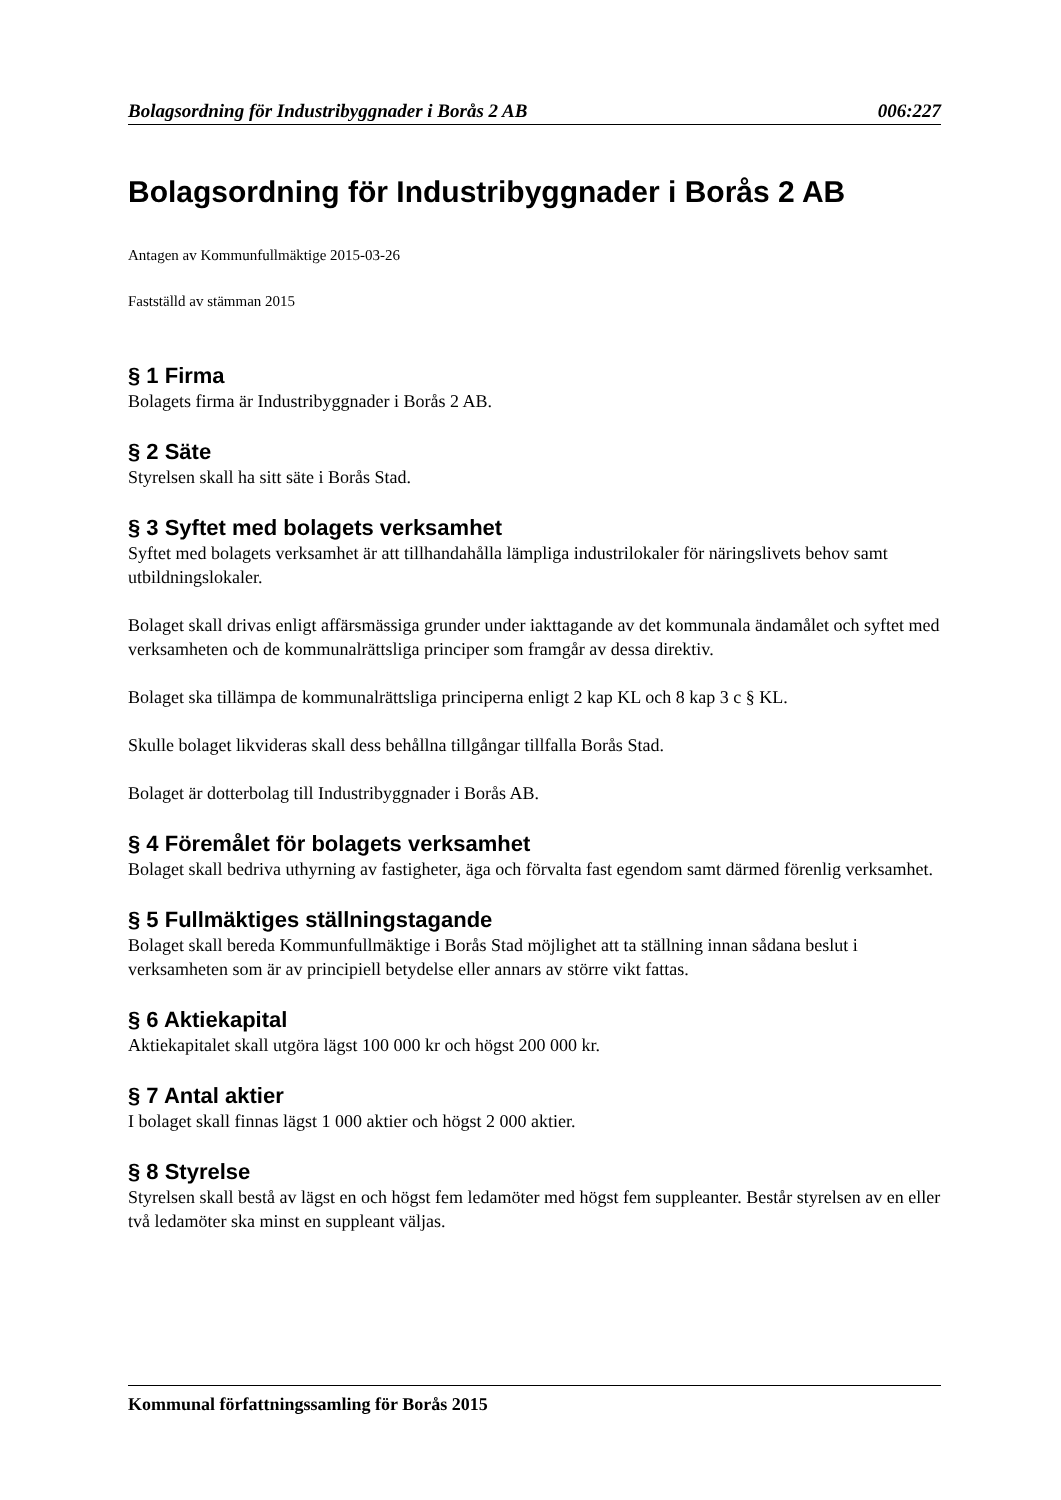Bolagsordning för Industribyggnader i Borås 2 AB 006:227
Bolagsordning för Industribyggnader i Borås 2 AB
Antagen av Kommunfullmäktige 2015-03-26
Fastställd av stämman 2015
§ 1 Firma
Bolagets firma är Industribyggnader i Borås 2 AB.
§ 2 Säte
Styrelsen skall ha sitt säte i Borås Stad.
§ 3 Syftet med bolagets verksamhet
Syftet med bolagets verksamhet är att tillhandahålla lämpliga industrilokaler för näringslivets behov samt utbildningslokaler.
Bolaget skall drivas enligt affärsmässiga grunder under iakttagande av det kommunala ändamålet och syftet med verksamheten och de kommunalrättsliga principer som framgår av dessa direktiv.
Bolaget ska tillämpa de kommunalrättsliga principerna enligt 2 kap KL och 8 kap 3 c § KL.
Skulle bolaget likvideras skall dess behållna tillgångar tillfalla Borås Stad.
Bolaget är dotterbolag till Industribyggnader i Borås AB.
§ 4 Föremålet för bolagets verksamhet
Bolaget skall bedriva uthyrning av fastigheter, äga och förvalta fast egendom samt därmed förenlig verksamhet.
§ 5 Fullmäktiges ställningstagande
Bolaget skall bereda Kommunfullmäktige i Borås Stad möjlighet att ta ställning innan sådana beslut i verksamheten som är av principiell betydelse eller annars av större vikt fattas.
§ 6 Aktiekapital
Aktiekapitalet skall utgöra lägst 100 000 kr och högst 200 000 kr.
§ 7 Antal aktier
I bolaget skall finnas lägst 1 000 aktier och högst 2 000 aktier.
§ 8 Styrelse
Styrelsen skall bestå av lägst en och högst fem ledamöter med högst fem suppleanter. Består styrelsen av en eller två ledamöter ska minst en suppleant väljas.
Kommunal författningssamling för Borås 2015